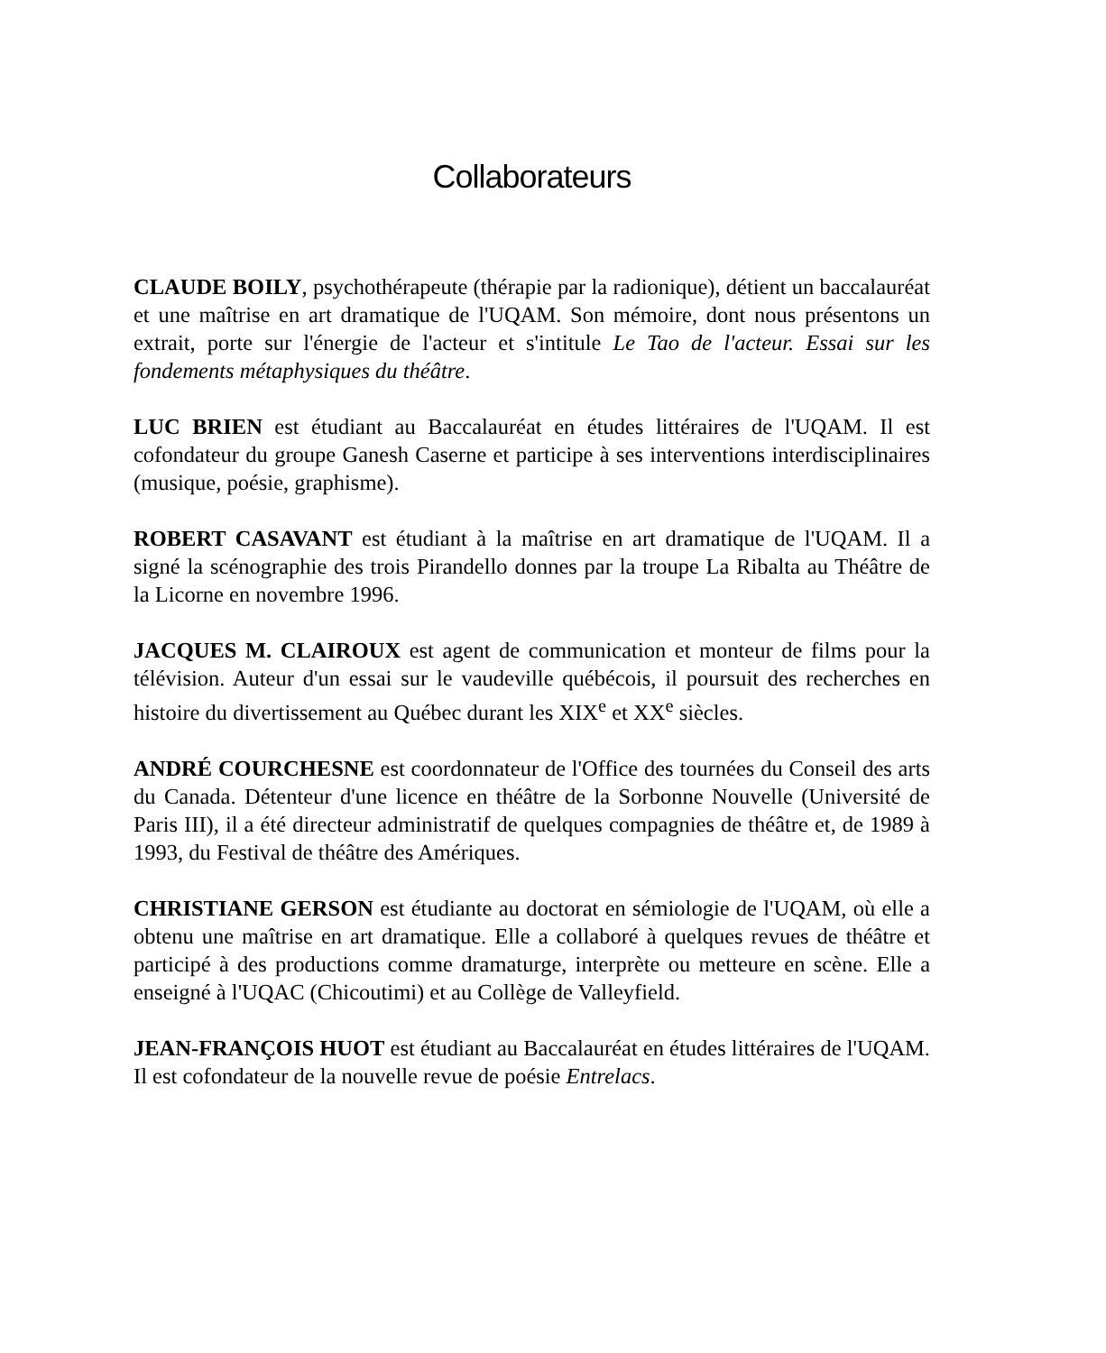Collaborateurs
CLAUDE BOILY, psychothérapeute (thérapie par la radionique), détient un baccalauréat et une maîtrise en art dramatique de l'UQAM. Son mémoire, dont nous présentons un extrait, porte sur l'énergie de l'acteur et s'intitule Le Tao de l'acteur. Essai sur les fondements métaphysiques du théâtre.
LUC BRIEN est étudiant au Baccalauréat en études littéraires de l'UQAM. Il est cofondateur du groupe Ganesh Caserne et participe à ses interventions interdisciplinaires (musique, poésie, graphisme).
ROBERT CASAVANT est étudiant à la maîtrise en art dramatique de l'UQAM. Il a signé la scénographie des trois Pirandello donnes par la troupe La Ribalta au Théâtre de la Licorne en novembre 1996.
JACQUES M. CLAIROUX est agent de communication et monteur de films pour la télévision. Auteur d'un essai sur le vaudeville québécois, il poursuit des recherches en histoire du divertissement au Québec durant les XIX<sup>e</sup> et XX<sup>e</sup> siècles.
ANDRÉ COURCHESNE est coordonnateur de l'Office des tournées du Conseil des arts du Canada. Détenteur d'une licence en théâtre de la Sorbonne Nouvelle (Université de Paris III), il a été directeur administratif de quelques compagnies de théâtre et, de 1989 à 1993, du Festival de théâtre des Amériques.
CHRISTIANE GERSON est étudiante au doctorat en sémiologie de l'UQAM, où elle a obtenu une maîtrise en art dramatique. Elle a collaboré à quelques revues de théâtre et participé à des productions comme dramaturge, interprète ou metteure en scène. Elle a enseigné à l'UQAC (Chicoutimi) et au Collège de Valleyfield.
JEAN-FRANÇOIS HUOT est étudiant au Baccalauréat en études littéraires de l'UQAM. Il est cofondateur de la nouvelle revue de poésie Entrelacs.